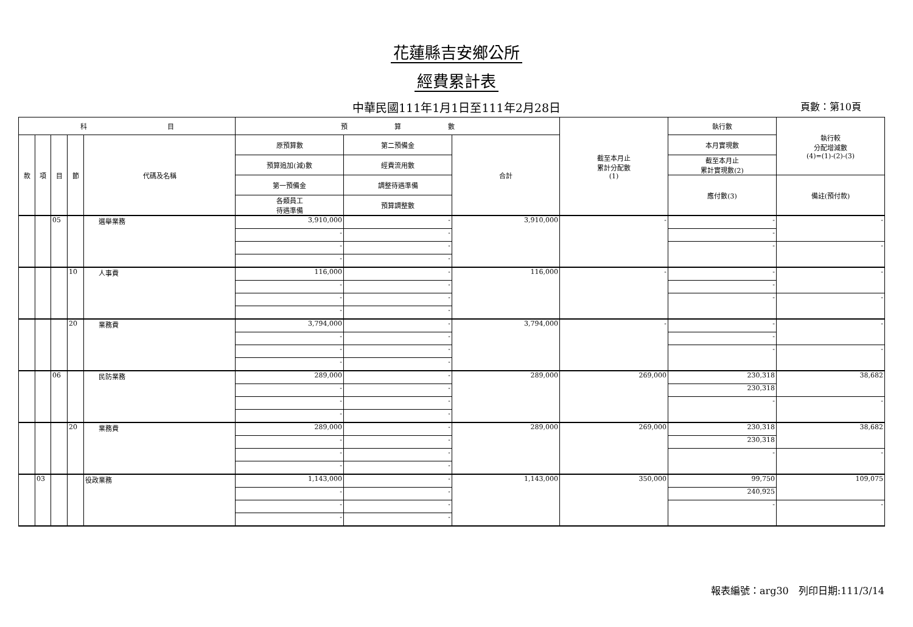花蓮縣吉安鄉公所
經費累計表
中華民國111年1月1日至111年2月28日
頁數：第10頁
| 科 目 | | | | | 預 算 數 | | | 截至本月止 累計分配數 (1) | 執行數 | 執行較 分配增減數 (4)=(1)-(2)-(3) |
| --- | --- | --- | --- | --- | --- | --- | --- | --- | --- | --- |
| 款 | 項 | 目 | 節 | 代碼及名稱 | 原預算數 | 第二預備金 | 合計 | | 本月實現數 | |
| | | | | | 預算追加(減)數 | 經費流用數 | | | 截至本月止 累計實現數(2) | |
| | | | | | 第一預備金 | 調整待遇準備 | | | 應付數(3) | 備註(預付款) |
| | | | | | 各類員工 待遇準備 | 預算調整數 | | | | |
| | | 05 | | 選舉業務 | 3,910,000 | - | 3,910,000 | - | - | - |
| | | | | | - | - | | | - | |
| | | | | | - | - | | | - | - |
| | | | | | - | - | | | | |
| | | | 10 | 人事費 | 116,000 | - | 116,000 | - | - | - |
| | | | | | - | - | | | - | |
| | | | | | - | - | | | - | - |
| | | | | | - | - | | | | |
| | | | 20 | 業務費 | 3,794,000 | - | 3,794,000 | - | - | - |
| | | | | | - | - | | | - | |
| | | | | | - | - | | | - | - |
| | | | | | - | - | | | | |
| | | 06 | | 民防業務 | 289,000 | - | 289,000 | 269,000 | 230,318 | 38,682 |
| | | | | | - | - | | | 230,318 | |
| | | | | | - | - | | | - | - |
| | | | | | - | - | | | | |
| | | | 20 | 業務費 | 289,000 | - | 289,000 | 269,000 | 230,318 | 38,682 |
| | | | | | - | - | | | 230,318 | |
| | | | | | - | - | | | - | - |
| | | | | | - | - | | | | |
| | 03 | | | 役政業務 | 1,143,000 | - | 1,143,000 | 350,000 | 99,750 | 109,075 |
| | | | | | - | - | | | 240,925 | |
| | | | | | - | - | | | - | - |
| | | | | | - | - | | | | |
報表編號：arg30　列印日期:111/3/14